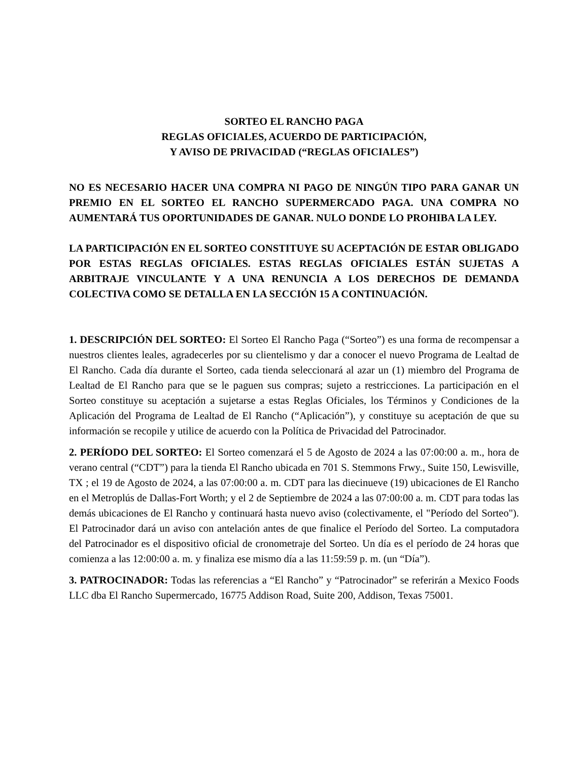SORTEO EL RANCHO PAGA
REGLAS OFICIALES, ACUERDO DE PARTICIPACIÓN,
Y AVISO DE PRIVACIDAD (“REGLAS OFICIALES”)
NO ES NECESARIO HACER UNA COMPRA NI PAGO DE NINGÚN TIPO PARA GANAR UN PREMIO EN EL SORTEO EL RANCHO SUPERMERCADO PAGA. UNA COMPRA NO AUMENTARÁ TUS OPORTUNIDADES DE GANAR. NULO DONDE LO PROHIBA LA LEY.
LA PARTICIPACIÓN EN EL SORTEO CONSTITUYE SU ACEPTACIÓN DE ESTAR OBLIGADO POR ESTAS REGLAS OFICIALES. ESTAS REGLAS OFICIALES ESTÁN SUJETAS A ARBITRAJE VINCULANTE Y A UNA RENUNCIA A LOS DERECHOS DE DEMANDA COLECTIVA COMO SE DETALLA EN LA SECCIÓN 15 A CONTINUACIÓN.
1. DESCRIPCIÓN DEL SORTEO: El Sorteo El Rancho Paga (“Sorteo”) es una forma de recompensar a nuestros clientes leales, agradecerles por su clientelismo y dar a conocer el nuevo Programa de Lealtad de El Rancho. Cada día durante el Sorteo, cada tienda seleccionará al azar un (1) miembro del Programa de Lealtad de El Rancho para que se le paguen sus compras; sujeto a restricciones. La participación en el Sorteo constituye su aceptación a sujetarse a estas Reglas Oficiales, los Términos y Condiciones de la Aplicación del Programa de Lealtad de El Rancho (“Aplicación”), y constituye su aceptación de que su información se recopile y utilice de acuerdo con la Política de Privacidad del Patrocinador.
2. PERÍODO DEL SORTEO: El Sorteo comenzará el 5 de Agosto de 2024 a las 07:00:00 a. m., hora de verano central (“CDT”) para la tienda El Rancho ubicada en 701 S. Stemmons Frwy., Suite 150, Lewisville, TX ; el 19 de Agosto de 2024, a las 07:00:00 a. m. CDT para las diecinueve (19) ubicaciones de El Rancho en el Metroplús de Dallas-Fort Worth; y el 2 de Septiembre de 2024 a las 07:00:00 a. m. CDT para todas las demás ubicaciones de El Rancho y continuará hasta nuevo aviso (colectivamente, el "Período del Sorteo"). El Patrocinador dará un aviso con antelación antes de que finalice el Período del Sorteo. La computadora del Patrocinador es el dispositivo oficial de cronometraje del Sorteo. Un día es el período de 24 horas que comienza a las 12:00:00 a. m. y finaliza ese mismo día a las 11:59:59 p. m. (un “Día”).
3. PATROCINADOR: Todas las referencias a “El Rancho” y “Patrocinador” se referirán a Mexico Foods LLC dba El Rancho Supermercado, 16775 Addison Road, Suite 200, Addison, Texas 75001.